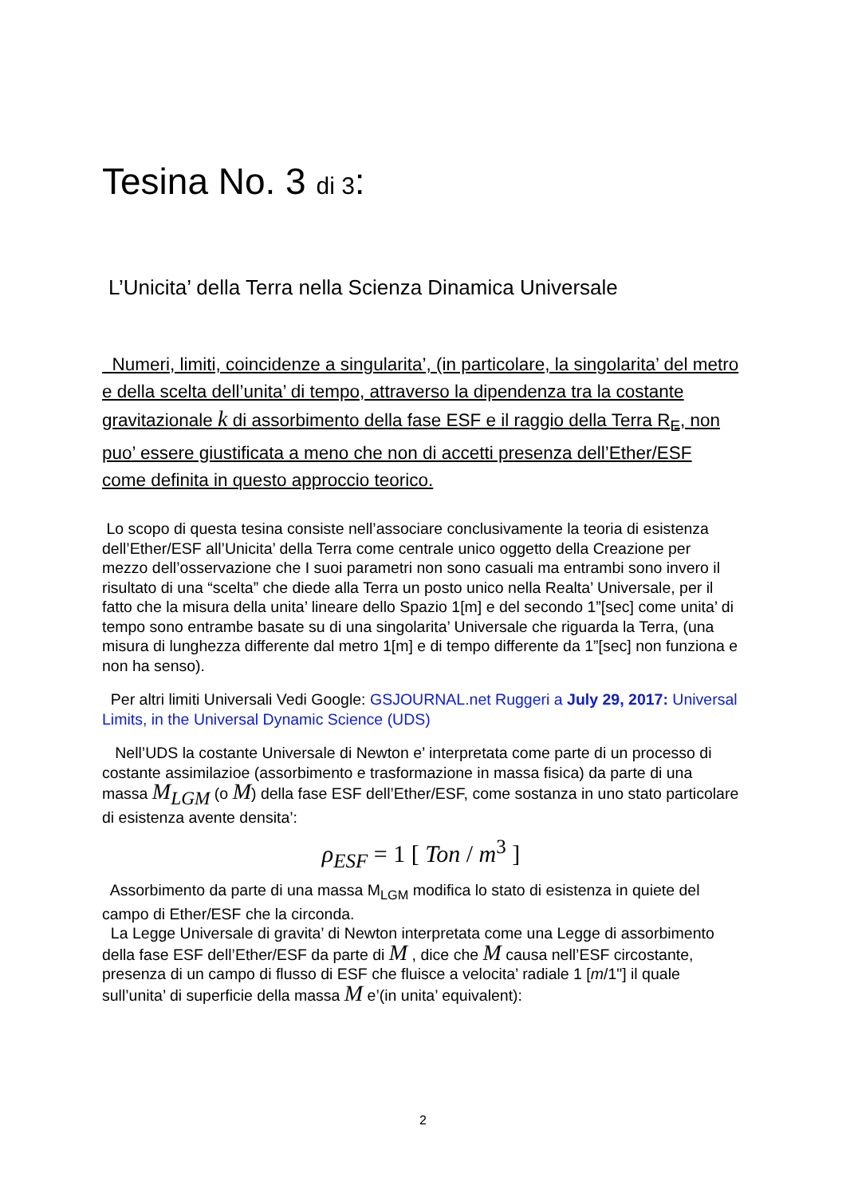Tesina No. 3 di 3:
L’Unicita’ della Terra nella Scienza Dinamica Universale
Numeri, limiti, coincidenze a singularita’, (in particolare, la singolarita’ del metro e della scelta dell’unita’ di tempo, attraverso la dipendenza tra la costante gravitazionale k di assorbimento della fase ESF e il raggio della Terra R<sub>E</sub>, non puo’ essere giustificata a meno che non di accetti presenza dell’Ether/ESF come definita in questo approccio teorico.
Lo scopo di questa tesina consiste nell’associare conclusivamente la teoria di esistenza dell’Ether/ESF all’Unicita’ della Terra come centrale unico oggetto della Creazione per mezzo dell’osservazione che I suoi parametri non sono casuali ma entrambi sono invero il risultato di una “scelta” che diede alla Terra un posto unico nella Realta’ Universale, per il fatto che la misura della unita’ lineare dello Spazio 1[m] e del secondo 1”[sec] come unita’ di tempo sono entrambe basate su di una singolarita’ Universale che riguarda la Terra, (una misura di lunghezza differente dal metro 1[m] e di tempo differente da 1”[sec] non funziona e non ha senso).
Per altri limiti Universali Vedi Google: GSJOURNAL.net Ruggeri a July 29, 2017: Universal Limits, in the Universal Dynamic Science (UDS)
Nell’UDS la costante Universale di Newton e’ interpretata come parte di un processo di costante assimilazioe (assorbimento e trasformazione in massa fisica) da parte di una massa M<sub>LGM</sub> (o M) della fase ESF dell’Ether/ESF, come sostanza in uno stato particolare di esistenza avente densita’:
ρ<sub>ESF</sub> = 1 [ Ton / m<sup>3</sup> ]
Assorbimento da parte di una massa M<sub>LGM</sub> modifica lo stato di esistenza in quiete del campo di Ether/ESF che la circonda.
La Legge Universale di gravita’ di Newton interpretata come una Legge di assorbimento della fase ESF dell’Ether/ESF da parte di M , dice che M causa nell’ESF circostante, presenza di un campo di flusso di ESF che fluisce a velocita’ radiale 1 [m/1"] il quale sull’unita’ di superficie della massa M e’(in unita’ equivalent):
2